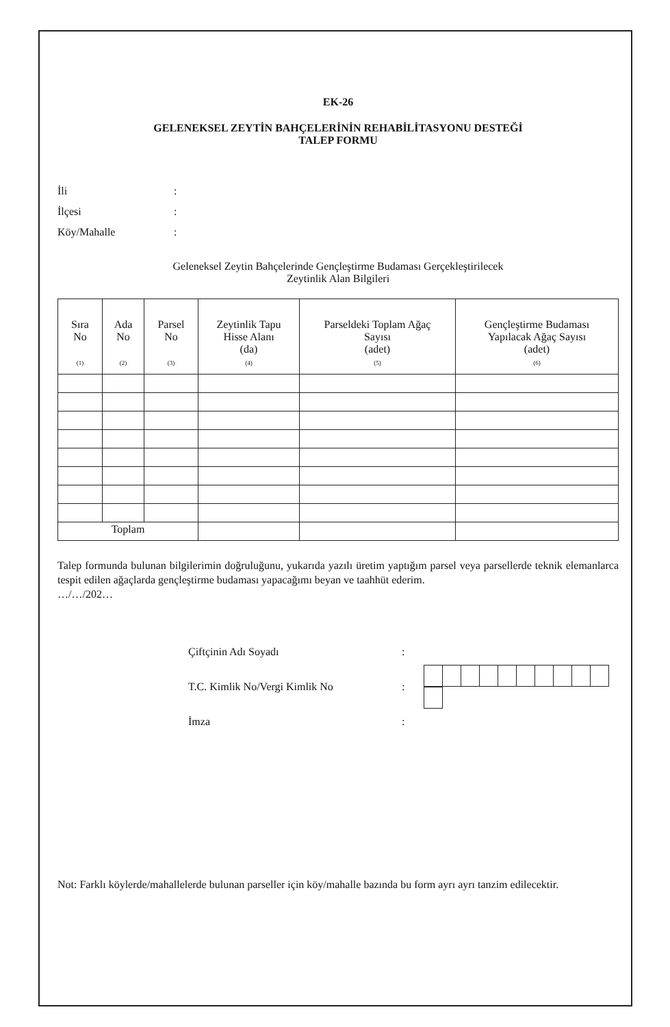EK-26
GELENEKSEL ZEYTİN BAHÇELERİNİN REHABİLİTASYONU DESTEĞİ
TALEP FORMU
| İli | : |
| İlçesi | : |
| Köy/Mahalle | : |
Geleneksel Zeytin Bahçelerinde Gençleştirme Budaması Gerçekleştirilecek
Zeytinlik Alan Bilgileri
| Sıra No (1) | Ada No (2) | Parsel No (3) | Zeytinlik Tapu Hisse Alanı (da) (4) | Parseldeki Toplam Ağaç Sayısı (adet) (5) | Gençleştirme Budaması Yapılacak Ağaç Sayısı (adet) (6) |
| --- | --- | --- | --- | --- | --- |
| Toplam | | | | | |
Talep formunda bulunan bilgilerimin doğruluğunu, yukarıda yazılı üretim yaptığım parsel veya parsellerde teknik elemanlarca tespit edilen ağaçlarda gençleştirme budaması yapacağımı beyan ve taahhüt ederim.
…/…/202…
| Çiftçinin Adı Soyadı | : | |
| T.C. Kimlik No/Vergi Kimlik No | : | |
| İmza | : | |
Not: Farklı köylerde/mahallelerde bulunan parseller için köy/mahalle bazında bu form ayrı ayrı tanzim edilecektir.